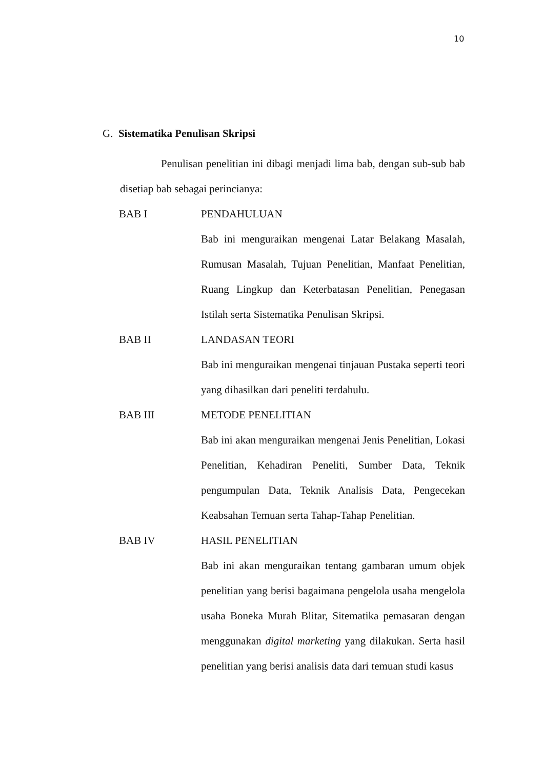10
G. Sistematika Penulisan Skripsi
Penulisan penelitian ini dibagi menjadi lima bab, dengan sub-sub bab disetiap bab sebagai perincianya:
BAB I PENDAHULUAN
Bab ini menguraikan mengenai Latar Belakang Masalah, Rumusan Masalah, Tujuan Penelitian, Manfaat Penelitian, Ruang Lingkup dan Keterbatasan Penelitian, Penegasan Istilah serta Sistematika Penulisan Skripsi.
BAB II LANDASAN TEORI
Bab ini menguraikan mengenai tinjauan Pustaka seperti teori yang dihasilkan dari peneliti terdahulu.
BAB III METODE PENELITIAN
Bab ini akan menguraikan mengenai Jenis Penelitian, Lokasi Penelitian, Kehadiran Peneliti, Sumber Data, Teknik pengumpulan Data, Teknik Analisis Data, Pengecekan Keabsahan Temuan serta Tahap-Tahap Penelitian.
BAB IV HASIL PENELITIAN
Bab ini akan menguraikan tentang gambaran umum objek penelitian yang berisi bagaimana pengelola usaha mengelola usaha Boneka Murah Blitar, Sitematika pemasaran dengan menggunakan digital marketing yang dilakukan. Serta hasil penelitian yang berisi analisis data dari temuan studi kasus